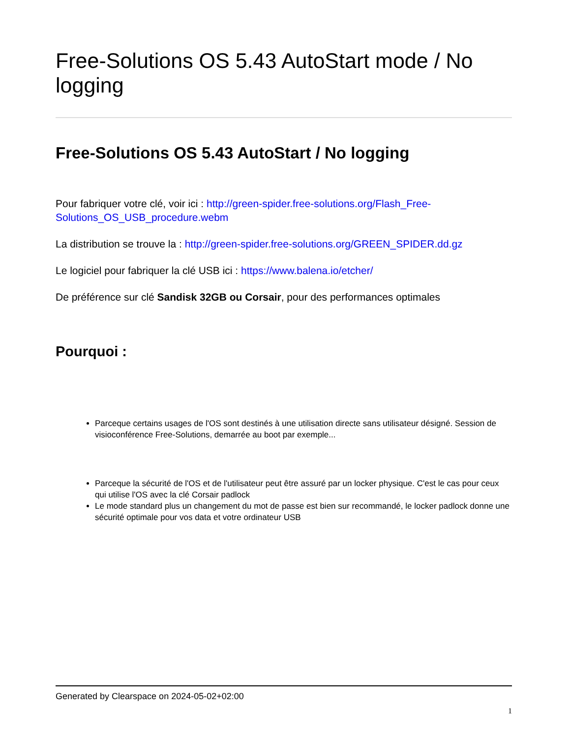Free-Solutions OS 5.43 AutoStart mode / No logging
Free-Solutions OS 5.43 AutoStart / No logging
Pour fabriquer votre clé, voir ici : http://green-spider.free-solutions.org/Flash_Free-Solutions_OS_USB_procedure.webm
La distribution se trouve la : http://green-spider.free-solutions.org/GREEN_SPIDER.dd.gz
Le logiciel pour fabriquer la clé USB ici : https://www.balena.io/etcher/
De préférence sur clé Sandisk 32GB ou Corsair, pour des performances optimales
Pourquoi :
Parceque certains usages de l'OS sont destinés à une utilisation directe sans utilisateur désigné. Session de visioconférence Free-Solutions, demarrée au boot par exemple...
Parceque la sécurité de l'OS et de l'utilisateur peut être assuré par un locker physique. C'est le cas pour ceux qui utilise l'OS avec la clé Corsair padlock
Le mode standard plus un changement du mot de passe est bien sur recommandé, le locker padlock donne une sécurité optimale pour vos data et votre ordinateur USB
Generated by Clearspace on 2024-05-02+02:00
1